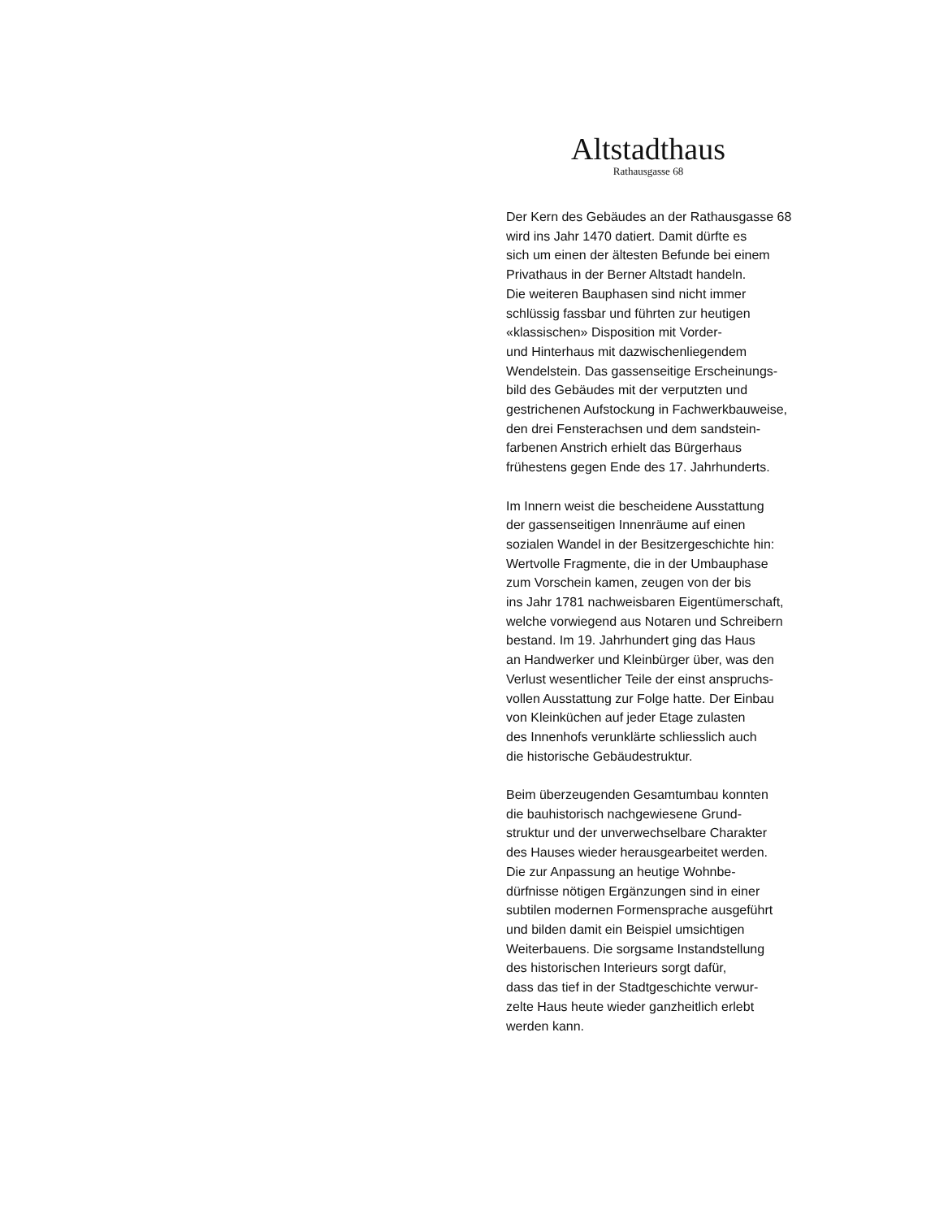Altstadthaus
Rathausgasse 68
Der Kern des Gebäudes an der Rathausgasse 68
wird ins Jahr 1470 datiert. Damit dürfte es
sich um einen der ältesten Befunde bei einem
Privathaus in der Berner Altstadt handeln.
Die weiteren Bauphasen sind nicht immer
schlüssig fassbar und führten zur heutigen
«klassischen» Disposition mit Vorder-
und Hinterhaus mit dazwischenliegendem
Wendelstein. Das gassenseitige Erscheinungs-
bild des Gebäudes mit der verputzten und
gestrichenen Aufstockung in Fachwerkbauweise,
den drei Fensterachsen und dem sandstein-
farbenen Anstrich erhielt das Bürgerhaus
frühestens gegen Ende des 17. Jahrhunderts.
Im Innern weist die bescheidene Ausstattung
der gassenseitigen Innenräume auf einen
sozialen Wandel in der Besitzergeschichte hin:
Wertvolle Fragmente, die in der Umbauphase
zum Vorschein kamen, zeugen von der bis
ins Jahr 1781 nachweisbaren Eigentümerschaft,
welche vorwiegend aus Notaren und Schreibern
bestand. Im 19. Jahrhundert ging das Haus
an Handwerker und Kleinbürger über, was den
Verlust wesentlicher Teile der einst anspruchs-
vollen Ausstattung zur Folge hatte. Der Einbau
von Kleinküchen auf jeder Etage zulasten
des Innenhofs verunklärte schliesslich auch
die historische Gebäudestruktur.
Beim überzeugenden Gesamtumbau konnten
die bauhistorisch nachgewiesene Grund-
struktur und der unverwechselbare Charakter
des Hauses wieder herausgearbeitet werden.
Die zur Anpassung an heutige Wohnbe-
dürfnisse nötigen Ergänzungen sind in einer
subtilen modernen Formensprache ausgeführt
und bilden damit ein Beispiel umsichtigen
Weiterbauens. Die sorgsame Instandstellung
des historischen Interieurs sorgt dafür,
dass das tief in der Stadtgeschichte verwur-
zelte Haus heute wieder ganzheitlich erlebt
werden kann.